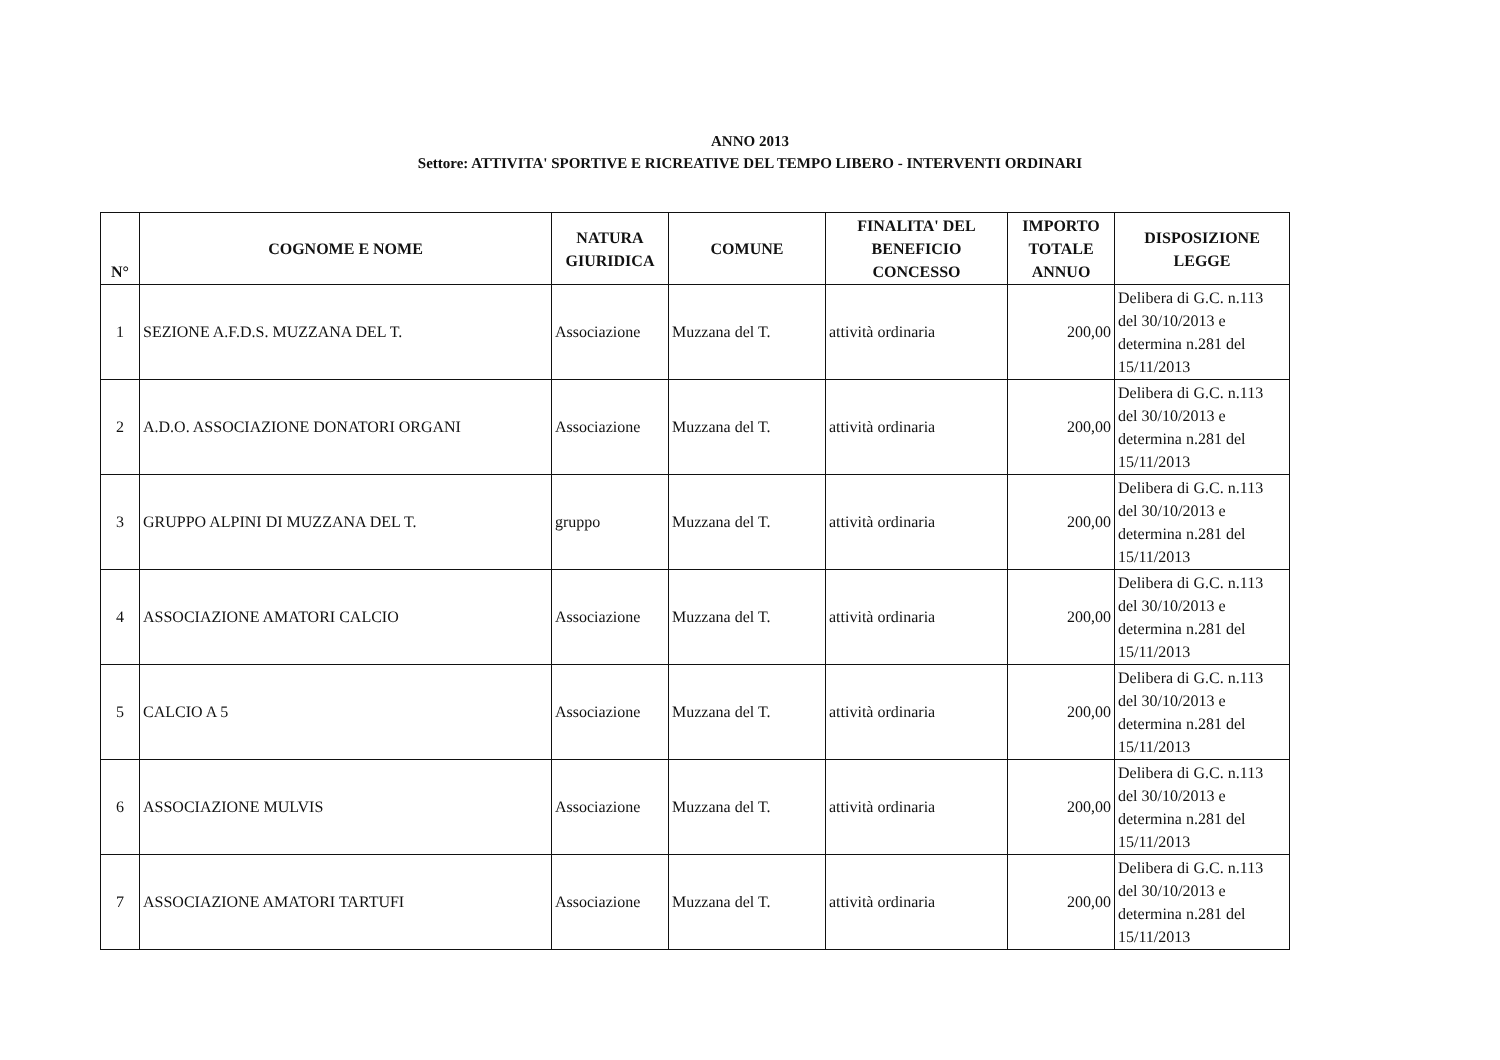ANNO 2013
Settore: ATTIVITA' SPORTIVE E RICREATIVE DEL TEMPO LIBERO - INTERVENTI ORDINARI
| N° | COGNOME E NOME | NATURA GIURIDICA | COMUNE | FINALITA' DEL BENEFICIO CONCESSO | IMPORTO TOTALE ANNUO | DISPOSIZIONE LEGGE |
| --- | --- | --- | --- | --- | --- | --- |
| 1 | SEZIONE A.F.D.S. MUZZANA DEL T. | Associazione | Muzzana del T. | attività ordinaria | 200,00 | Delibera di G.C. n.113 del 30/10/2013 e determina n.281 del 15/11/2013 |
| 2 | A.D.O. ASSOCIAZIONE DONATORI ORGANI | Associazione | Muzzana del T. | attività ordinaria | 200,00 | Delibera di G.C. n.113 del 30/10/2013 e determina n.281 del 15/11/2013 |
| 3 | GRUPPO ALPINI DI MUZZANA DEL T. | gruppo | Muzzana del T. | attività ordinaria | 200,00 | Delibera di G.C. n.113 del 30/10/2013 e determina n.281 del 15/11/2013 |
| 4 | ASSOCIAZIONE AMATORI CALCIO | Associazione | Muzzana del T. | attività ordinaria | 200,00 | Delibera di G.C. n.113 del 30/10/2013 e determina n.281 del 15/11/2013 |
| 5 | CALCIO A 5 | Associazione | Muzzana del T. | attività ordinaria | 200,00 | Delibera di G.C. n.113 del 30/10/2013 e determina n.281 del 15/11/2013 |
| 6 | ASSOCIAZIONE MULVIS | Associazione | Muzzana del T. | attività ordinaria | 200,00 | Delibera di G.C. n.113 del 30/10/2013 e determina n.281 del 15/11/2013 |
| 7 | ASSOCIAZIONE AMATORI TARTUFI | Associazione | Muzzana del T. | attività ordinaria | 200,00 | Delibera di G.C. n.113 del 30/10/2013 e determina n.281 del 15/11/2013 |